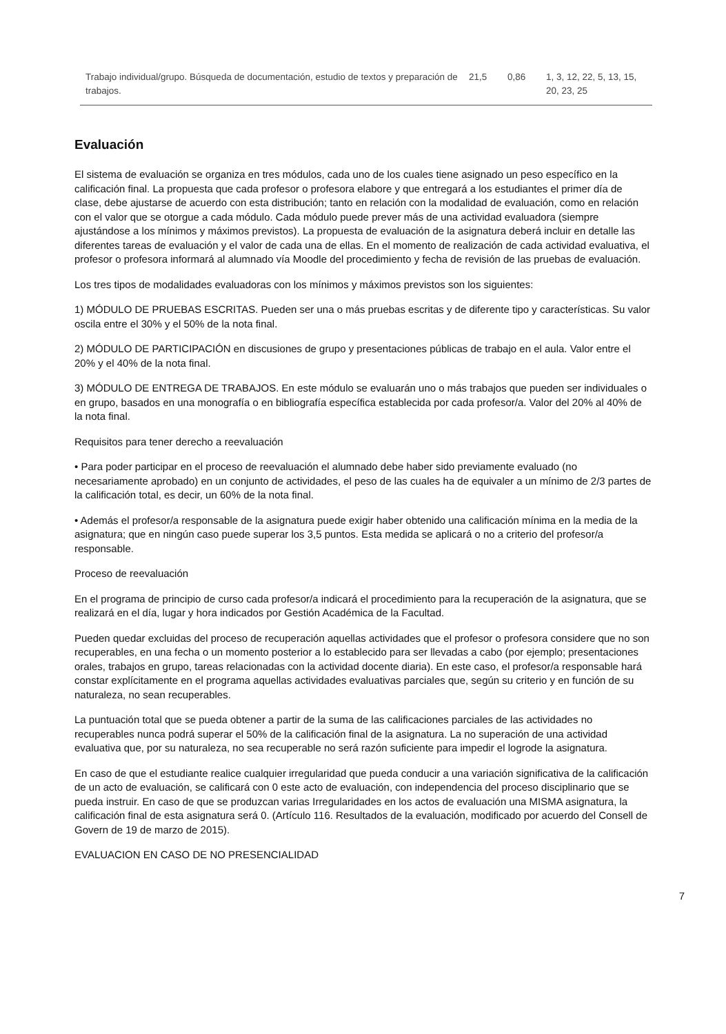| Trabajo individual/grupo. Búsqueda de documentación, estudio de textos y preparación de trabajos. | 21,5 | 0,86 | 1, 3, 12, 22, 5, 13, 15, 20, 23, 25 |
Evaluación
El sistema de evaluación se organiza en tres módulos, cada uno de los cuales tiene asignado un peso específico en la calificación final. La propuesta que cada profesor o profesora elabore y que entregará a los estudiantes el primer día de clase, debe ajustarse de acuerdo con esta distribución; tanto en relación con la modalidad de evaluación, como en relación con el valor que se otorgue a cada módulo. Cada módulo puede prever más de una actividad evaluadora (siempre ajustándose a los mínimos y máximos previstos). La propuesta de evaluación de la asignatura deberá incluir en detalle las diferentes tareas de evaluación y el valor de cada una de ellas. En el momento de realización de cada actividad evaluativa, el profesor o profesora informará al alumnado vía Moodle del procedimiento y fecha de revisión de las pruebas de evaluación.
Los tres tipos de modalidades evaluadoras con los mínimos y máximos previstos son los siguientes:
1) MÓDULO DE PRUEBAS ESCRITAS. Pueden ser una o más pruebas escritas y de diferente tipo y características. Su valor oscila entre el 30% y el 50% de la nota final.
2) MÓDULO DE PARTICIPACIÓN en discusiones de grupo y presentaciones públicas de trabajo en el aula. Valor entre el 20% y el 40% de la nota final.
3) MÓDULO DE ENTREGA DE TRABAJOS. En este módulo se evaluarán uno o más trabajos que pueden ser individuales o en grupo, basados en una monografía o en bibliografía específica establecida por cada profesor/a. Valor del 20% al 40% de la nota final.
Requisitos para tener derecho a reevaluación
• Para poder participar en el proceso de reevaluación el alumnado debe haber sido previamente evaluado (no necesariamente aprobado) en un conjunto de actividades, el peso de las cuales ha de equivaler a un mínimo de 2/3 partes de la calificación total, es decir, un 60% de la nota final.
• Además el profesor/a responsable de la asignatura puede exigir haber obtenido una calificación mínima en la media de la asignatura; que en ningún caso puede superar los 3,5 puntos. Esta medida se aplicará o no a criterio del profesor/a responsable.
Proceso de reevaluación
En el programa de principio de curso cada profesor/a indicará el procedimiento para la recuperación de la asignatura, que se realizará en el día, lugar y hora indicados por Gestión Académica de la Facultad.
Pueden quedar excluidas del proceso de recuperación aquellas actividades que el profesor o profesora considere que no son recuperables, en una fecha o un momento posterior a lo establecido para ser llevadas a cabo (por ejemplo; presentaciones orales, trabajos en grupo, tareas relacionadas con la actividad docente diaria). En este caso, el profesor/a responsable hará constar explícitamente en el programa aquellas actividades evaluativas parciales que, según su criterio y en función de su naturaleza, no sean recuperables.
La puntuación total que se pueda obtener a partir de la suma de las calificaciones parciales de las actividades no recuperables nunca podrá superar el 50% de la calificación final de la asignatura. La no superación de una actividad evaluativa que, por su naturaleza, no sea recuperable no será razón suficiente para impedir el logrode la asignatura.
En caso de que el estudiante realice cualquier irregularidad que pueda conducir a una variación significativa de la calificación de un acto de evaluación, se calificará con 0 este acto de evaluación, con independencia del proceso disciplinario que se pueda instruir. En caso de que se produzcan varias Irregularidades en los actos de evaluación una MISMA asignatura, la calificación final de esta asignatura será 0. (Artículo 116. Resultados de la evaluación, modificado por acuerdo del Consell de Govern de 19 de marzo de 2015).
EVALUACION EN CASO DE NO PRESENCIALIDAD
7